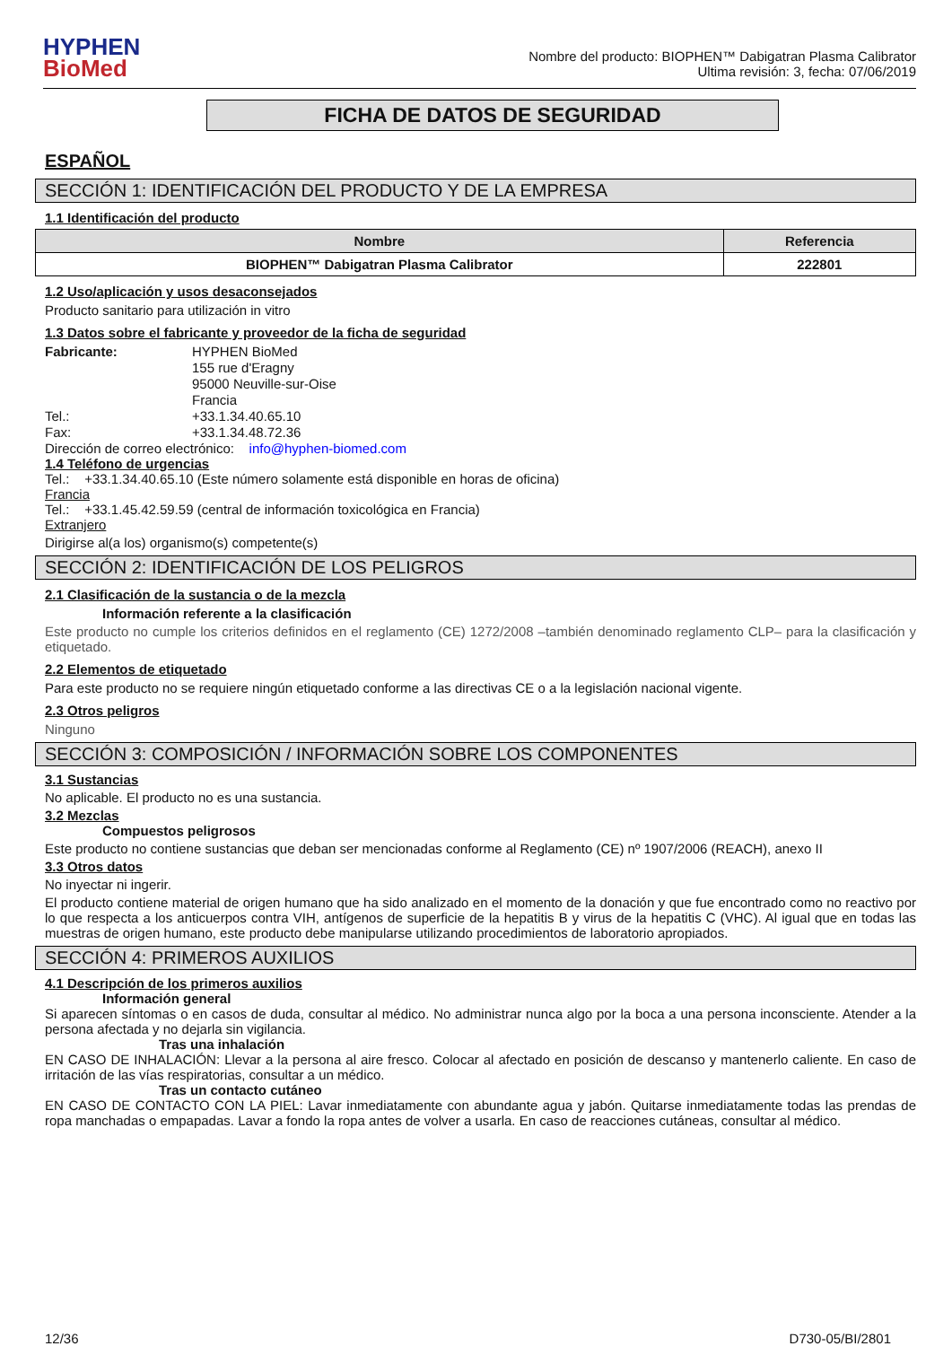HYPHEN
BioMed
Nombre del producto: BIOPHEN™ Dabigatran Plasma Calibrator
Ultima revisión: 3, fecha: 07/06/2019
FICHA DE DATOS DE SEGURIDAD
ESPAÑOL
SECCIÓN 1: IDENTIFICACIÓN DEL PRODUCTO Y DE LA EMPRESA
1.1 Identificación del producto
| Nombre | Referencia |
| --- | --- |
| BIOPHEN™ Dabigatran Plasma Calibrator | 222801 |
1.2 Uso/aplicación y usos desaconsejados
Producto sanitario para utilización in vitro
1.3 Datos sobre el fabricante y proveedor de la ficha de seguridad
Fabricante:
HYPHEN BioMed
155 rue d'Eragny
95000 Neuville-sur-Oise
Francia
Tel.:
+33.1.34.40.65.10
Fax:
+33.1.34.48.72.36
Dirección de correo electrónico: info@hyphen-biomed.com
1.4 Teléfono de urgencias
Tel.: +33.1.34.40.65.10 (Este número solamente está disponible en horas de oficina)
Francia
Tel.: +33.1.45.42.59.59 (central de información toxicológica en Francia)
Extranjero
Dirigirse al(a los) organismo(s) competente(s)
SECCIÓN 2: IDENTIFICACIÓN DE LOS PELIGROS
2.1 Clasificación de la sustancia o de la mezcla
Información referente a la clasificación
Este producto no cumple los criterios definidos en el reglamento (CE) 1272/2008 –también denominado reglamento CLP– para la clasificación y etiquetado.
2.2 Elementos de etiquetado
Para este producto no se requiere ningún etiquetado conforme a las directivas CE o a la legislación nacional vigente.
2.3 Otros peligros
Ninguno
SECCIÓN 3: COMPOSICIÓN / INFORMACIÓN SOBRE LOS COMPONENTES
3.1 Sustancias
No aplicable. El producto no es una sustancia.
3.2 Mezclas
Compuestos peligrosos
Este producto no contiene sustancias que deban ser mencionadas conforme al Reglamento (CE) nº 1907/2006 (REACH), anexo II
3.3 Otros datos
No inyectar ni ingerir.
El producto contiene material de origen humano que ha sido analizado en el momento de la donación y que fue encontrado como no reactivo por lo que respecta a los anticuerpos contra VIH, antígenos de superficie de la hepatitis B y virus de la hepatitis C (VHC). Al igual que en todas las muestras de origen humano, este producto debe manipularse utilizando procedimientos de laboratorio apropiados.
SECCIÓN 4: PRIMEROS AUXILIOS
4.1 Descripción de los primeros auxilios
Información general
Si aparecen síntomas o en casos de duda, consultar al médico. No administrar nunca algo por la boca a una persona inconsciente. Atender a la persona afectada y no dejarla sin vigilancia.
Tras una inhalación
EN CASO DE INHALACIÓN: Llevar a la persona al aire fresco. Colocar al afectado en posición de descanso y mantenerlo caliente. En caso de irritación de las vías respiratorias, consultar a un médico.
Tras un contacto cutáneo
EN CASO DE CONTACTO CON LA PIEL: Lavar inmediatamente con abundante agua y jabón. Quitarse inmediatamente todas las prendas de ropa manchadas o empapadas. Lavar a fondo la ropa antes de volver a usarla. En caso de reacciones cutáneas, consultar al médico.
12/36 D730-05/BI/2801